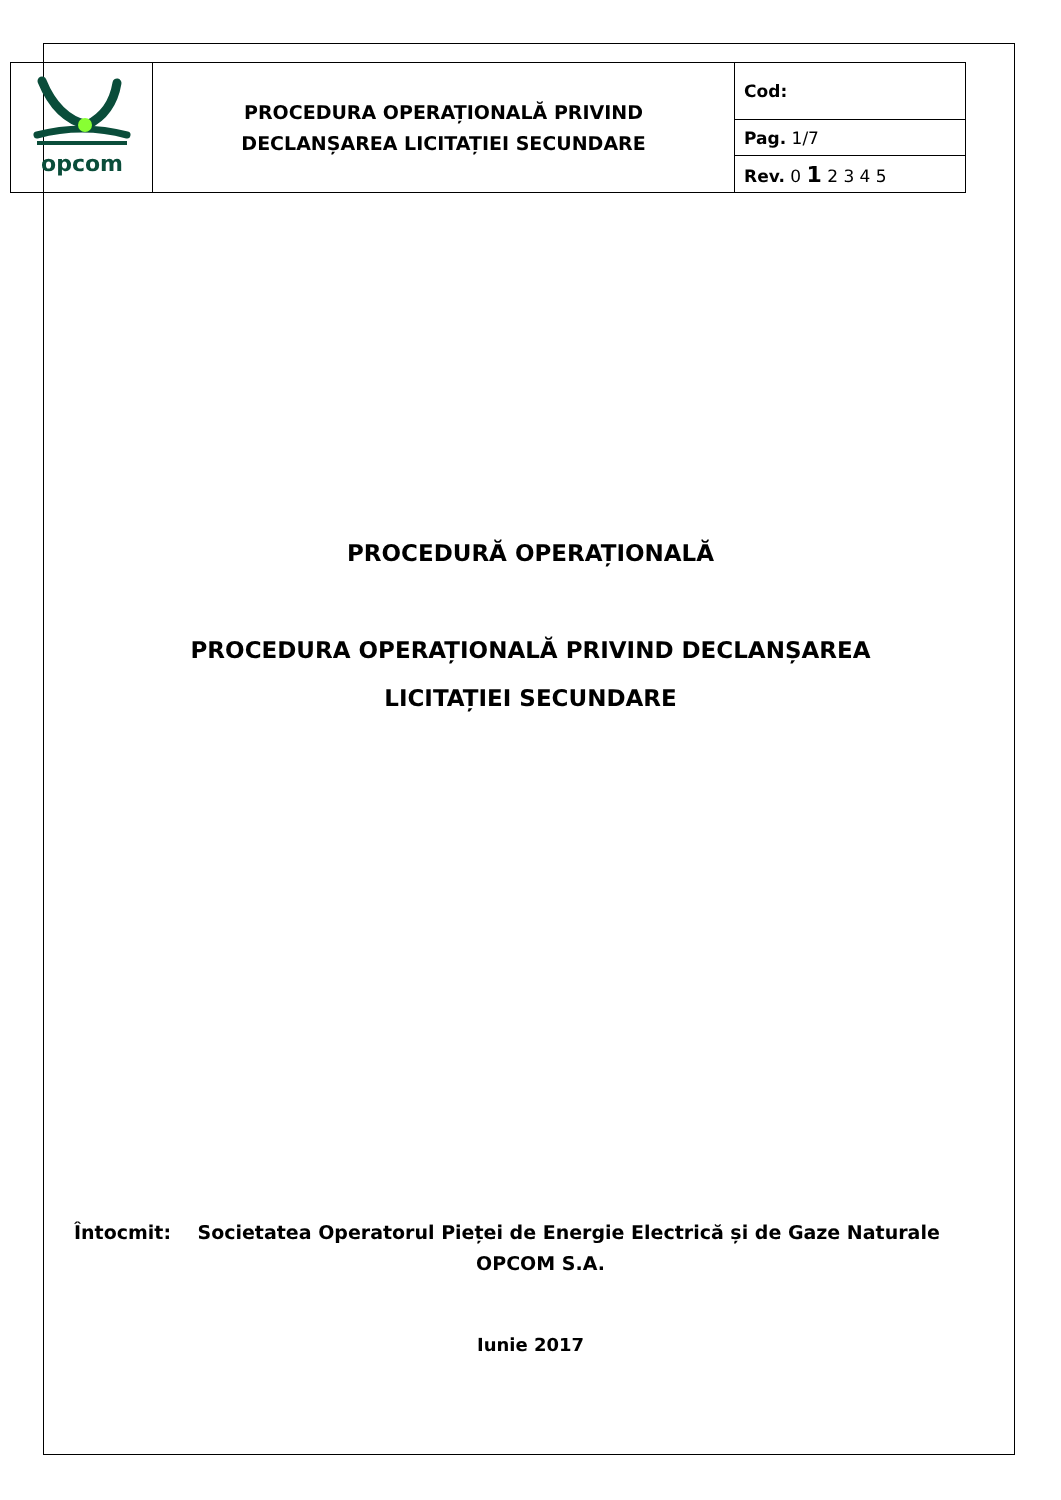| opcom | PROCEDURA OPERAȚIONALĂ PRIVIND DECLANȘAREA LICITAȚIEI SECUNDARE | Cod: |
| | | Pag. 1/7 |
| | | Rev. 0 1 2 3 4 5 |
PROCEDURĂ OPERAȚIONALĂ
PROCEDURA OPERAȚIONALĂ PRIVIND DECLANȘAREA
LICITAȚIEI SECUNDARE
Întocmit: Societatea Operatorul Pieței de Energie Electrică și de Gaze Naturale
OPCOM S.A.
Iunie 2017